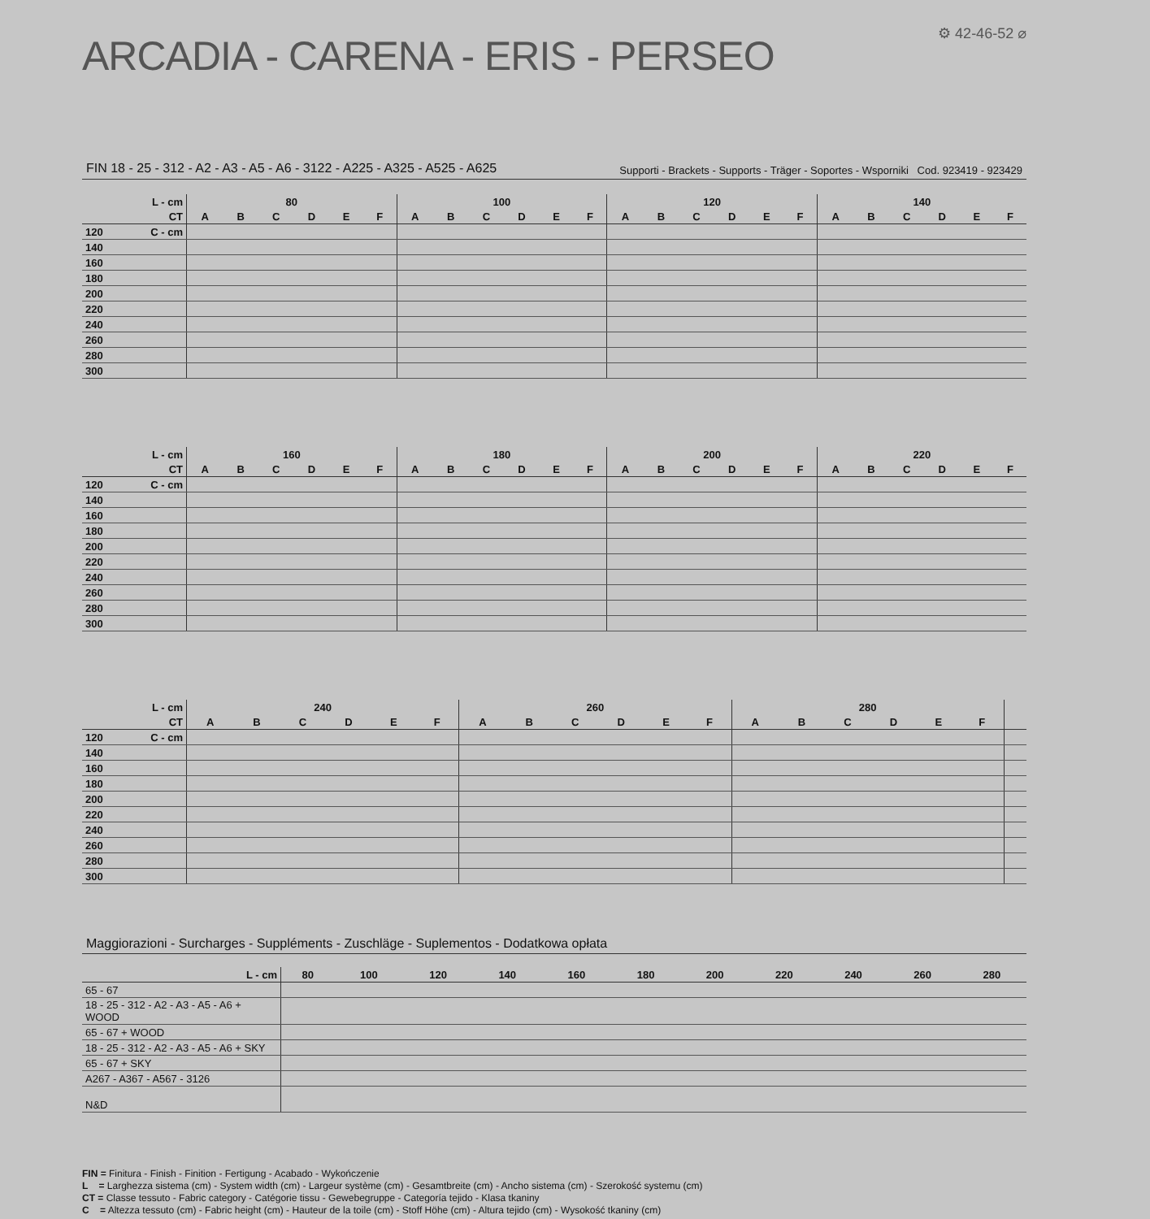ARCADIA - CARENA - ERIS - PERSEO
⚙ 42-46-52 ⌀
FIN 18 - 25 - 312 - A2 - A3 - A5 - A6 - 3122 - A225 - A325 - A525 - A625 Supporti - Brackets - Supports - Träger - Soportes - Wsporniki Cod. 923419 - 923429
| L - cm | 80 | | | | | | 100 | | | | | | 120 | | | | | | 140 | | | | | |
| --- | --- | --- | --- | --- | --- | --- | --- | --- | --- | --- | --- | --- | --- | --- | --- | --- | --- | --- | --- | --- | --- | --- | --- | --- |
| CT | A | B | C | D | E | F | A | B | C | D | E | F | A | B | C | D | E | F | A | B | C | D | E | F |
| 120 C - cm | | | | | | | | | | | | | | | | | | | | | | | | |
| 140 | | | | | | | | | | | | | | | | | | | | | | | | |
| 160 | | | | | | | | | | | | | | | | | | | | | | | | |
| 180 | | | | | | | | | | | | | | | | | | | | | | | | |
| 200 | | | | | | | | | | | | | | | | | | | | | | | | |
| 220 | | | | | | | | | | | | | | | | | | | | | | | | |
| 240 | | | | | | | | | | | | | | | | | | | | | | | | |
| 260 | | | | | | | | | | | | | | | | | | | | | | | | |
| 280 | | | | | | | | | | | | | | | | | | | | | | | | |
| 300 | | | | | | | | | | | | | | | | | | | | | | | | |
| L - cm | 160 | | | | | | 180 | | | | | | 200 | | | | | | 220 | | | | | |
| --- | --- | --- | --- | --- | --- | --- | --- | --- | --- | --- | --- | --- | --- | --- | --- | --- | --- | --- | --- | --- | --- | --- | --- | --- |
| CT | A | B | C | D | E | F | A | B | C | D | E | F | A | B | C | D | E | F | A | B | C | D | E | F |
| 120 C - cm | | | | | | | | | | | | | | | | | | | | | | | | |
| 140 | | | | | | | | | | | | | | | | | | | | | | | | |
| 160 | | | | | | | | | | | | | | | | | | | | | | | | |
| 180 | | | | | | | | | | | | | | | | | | | | | | | | |
| 200 | | | | | | | | | | | | | | | | | | | | | | | | |
| 220 | | | | | | | | | | | | | | | | | | | | | | | | |
| 240 | | | | | | | | | | | | | | | | | | | | | | | | |
| 260 | | | | | | | | | | | | | | | | | | | | | | | | |
| 280 | | | | | | | | | | | | | | | | | | | | | | | | |
| 300 | | | | | | | | | | | | | | | | | | | | | | | | |
| L - cm | 240 | | | | | | 260 | | | | | | 280 | | | | | | |
| --- | --- | --- | --- | --- | --- | --- | --- | --- | --- | --- | --- | --- | --- | --- | --- | --- | --- | --- | --- |
| CT | A | B | C | D | E | F | A | B | C | D | E | F | A | B | C | D | E | F | |
| 120 C - cm | | | | | | | | | | | | | | | | | | | |
| 140 | | | | | | | | | | | | | | | | | | | |
| 160 | | | | | | | | | | | | | | | | | | | |
| 180 | | | | | | | | | | | | | | | | | | | |
| 200 | | | | | | | | | | | | | | | | | | | |
| 220 | | | | | | | | | | | | | | | | | | | |
| 240 | | | | | | | | | | | | | | | | | | | |
| 260 | | | | | | | | | | | | | | | | | | | |
| 280 | | | | | | | | | | | | | | | | | | | |
| 300 | | | | | | | | | | | | | | | | | | | |
Maggiorazioni - Surcharges - Suppléments - Zuschläge - Suplementos - Dodatkowa opłata
| L - cm | 80 | 100 | 120 | 140 | 160 | 180 | 200 | 220 | 240 | 260 | 280 |
| --- | --- | --- | --- | --- | --- | --- | --- | --- | --- | --- | --- |
| 65 - 67 | | | | | | | | | | | |
| 18 - 25 - 312 - A2 - A3 - A5 - A6 + WOOD | | | | | | | | | | | |
| 65 - 67 + WOOD | | | | | | | | | | | |
| 18 - 25 - 312 - A2 - A3 - A5 - A6 + SKY | | | | | | | | | | | |
| 65 - 67 + SKY | | | | | | | | | | | |
| A267 - A367 - A567 - 3126 | | | | | | | | | | | |
| N&D | | | | | | | | | | | |
FIN = Finitura - Finish - Finition - Fertigung - Acabado - Wykończenie
L = Larghezza sistema (cm) - System width (cm) - Largeur système (cm) - Gesamtbreite (cm) - Ancho sistema (cm) - Szerokość systemu (cm)
CT = Classe tessuto - Fabric category - Catégorie tissu - Gewebegruppe - Categoría tejido - Klasa tkaniny
C = Altezza tessuto (cm) - Fabric height (cm) - Hauteur de la toile (cm) - Stoff Höhe (cm) - Altura tejido (cm) - Wysokość tkaniny (cm)